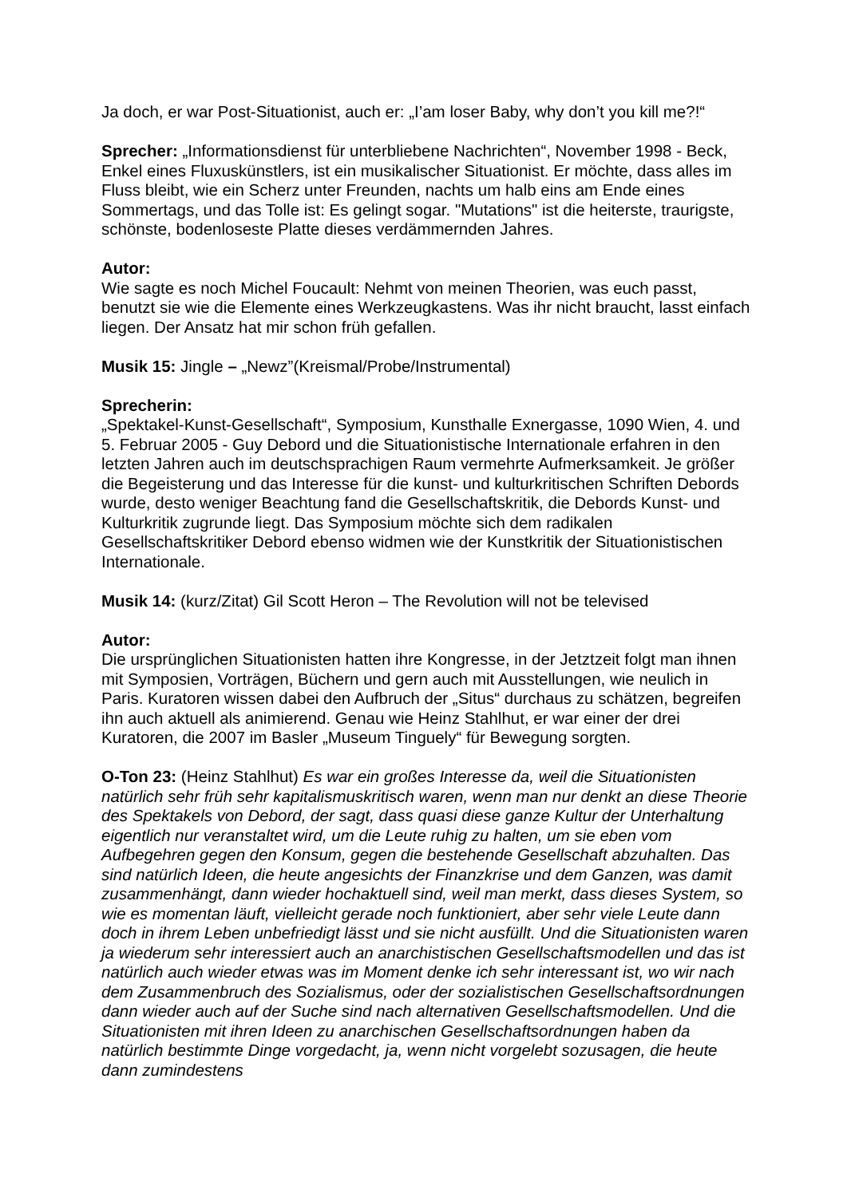Ja doch, er war Post-Situationist, auch er: „I’am loser Baby, why don’t you kill me?!“
Sprecher: „Informationsdienst für unterbliebene Nachrichten“, November 1998 - Beck, Enkel eines Fluxuskünstlers, ist ein musikalischer Situationist. Er möchte, dass alles im Fluss bleibt, wie ein Scherz unter Freunden, nachts um halb eins am Ende eines Sommertags, und das Tolle ist: Es gelingt sogar. "Mutations" ist die heiterste, traurigste, schönste, bodenloseste Platte dieses verdämmernden Jahres.
Autor:
Wie sagte es noch Michel Foucault: Nehmt von meinen Theorien, was euch passt, benutzt sie wie die Elemente eines Werkzeugkastens. Was ihr nicht braucht, lasst einfach liegen. Der Ansatz hat mir schon früh gefallen.
Musik 15: Jingle – „Newz”(Kreismal/Probe/Instrumental)
Sprecherin:
„Spektakel-Kunst-Gesellschaft“, Symposium, Kunsthalle Exnergasse, 1090 Wien, 4. und 5. Februar 2005 - Guy Debord und die Situationistische Internationale erfahren in den letzten Jahren auch im deutschsprachigen Raum vermehrte Aufmerksamkeit. Je größer die Begeisterung und das Interesse für die kunst- und kulturkritischen Schriften Debords wurde, desto weniger Beachtung fand die Gesellschaftskritik, die Debords Kunst- und Kulturkritik zugrunde liegt. Das Symposium möchte sich dem radikalen Gesellschaftskritiker Debord ebenso widmen wie der Kunstkritik der Situationistischen Internationale.
Musik 14: (kurz/Zitat) Gil Scott Heron – The Revolution will not be televised
Autor:
Die ursprünglichen Situationisten hatten ihre Kongresse, in der Jetztzeit folgt man ihnen mit Symposien, Vorträgen, Büchern und gern auch mit Ausstellungen, wie neulich in Paris. Kuratoren wissen dabei den Aufbruch der „Situs“ durchaus zu schätzen, begreifen ihn auch aktuell als animierend. Genau wie Heinz Stahlhut, er war einer der drei Kuratoren, die 2007 im Basler „Museum Tinguely“ für Bewegung sorgten.
O-Ton 23: (Heinz Stahlhut) Es war ein großes Interesse da, weil die Situationisten natürlich sehr früh sehr kapitalismuskritisch waren, wenn man nur denkt an diese Theorie des Spektakels von Debord, der sagt, dass quasi diese ganze Kultur der Unterhaltung eigentlich nur veranstaltet wird, um die Leute ruhig zu halten, um sie eben vom Aufbegehren gegen den Konsum, gegen die bestehende Gesellschaft abzuhalten. Das sind natürlich Ideen, die heute angesichts der Finanzkrise und dem Ganzen, was damit zusammenhängt, dann wieder hochaktuell sind, weil man merkt, dass dieses System, so wie es momentan läuft, vielleicht gerade noch funktioniert, aber sehr viele Leute dann doch in ihrem Leben unbefriedigt lässt und sie nicht ausfüllt. Und die Situationisten waren ja wiederum sehr interessiert auch an anarchistischen Gesellschaftsmodellen und das ist natürlich auch wieder etwas was im Moment denke ich sehr interessant ist, wo wir nach dem Zusammenbruch des Sozialismus, oder der sozialistischen Gesellschaftsordnungen dann wieder auch auf der Suche sind nach alternativen Gesellschaftsmodellen. Und die Situationisten mit ihren Ideen zu anarchischen Gesellschaftsordnungen haben da natürlich bestimmte Dinge vorgedacht, ja, wenn nicht vorgelebt sozusagen, die heute dann zumindestens